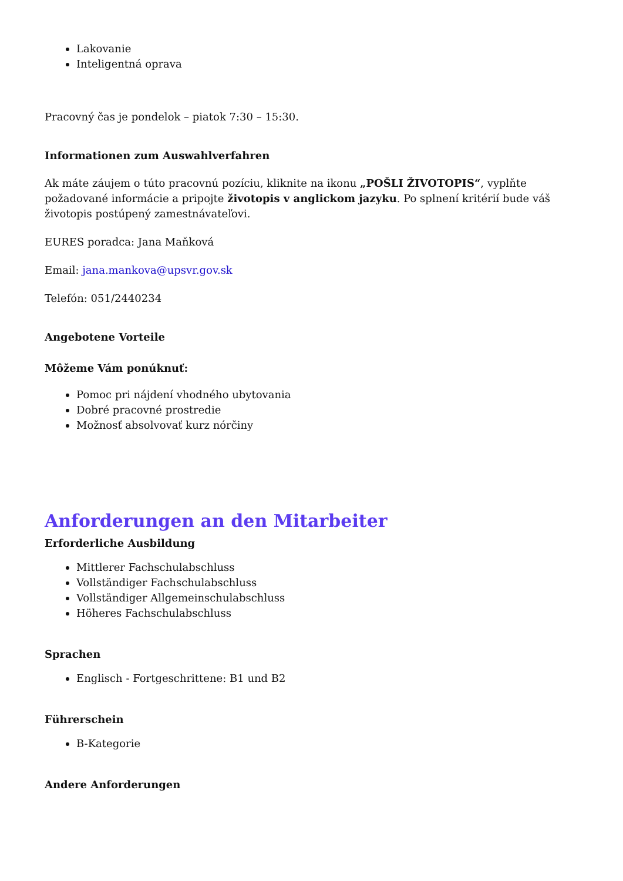Lakovanie
Inteligentná oprava
Pracovný čas je pondelok – piatok 7:30 – 15:30.
Informationen zum Auswahlverfahren
Ak máte záujem o túto pracovnú pozíciu, kliknite na ikonu „POŠLI ŽIVOTOPIS“, vyplňte požadované informácie a pripojte životopis v anglickom jazyku. Po splnení kritérií bude váš životopis postúpený zamestnávateľovi.
EURES poradca: Jana Maňková
Email: jana.mankova@upsvr.gov.sk
Telefón: 051/2440234
Angebotene Vorteile
Môžeme Vám ponúknuť:
Pomoc pri nájdení vhodného ubytovania
Dobré pracovné prostredie
Možnosť absolvovať kurz nórčiny
Anforderungen an den Mitarbeiter
Erforderliche Ausbildung
Mittlerer Fachschulabschluss
Vollständiger Fachschulabschluss
Vollständiger Allgemeinschulabschluss
Höheres Fachschulabschluss
Sprachen
Englisch - Fortgeschrittene: B1 und B2
Führerschein
B-Kategorie
Andere Anforderungen